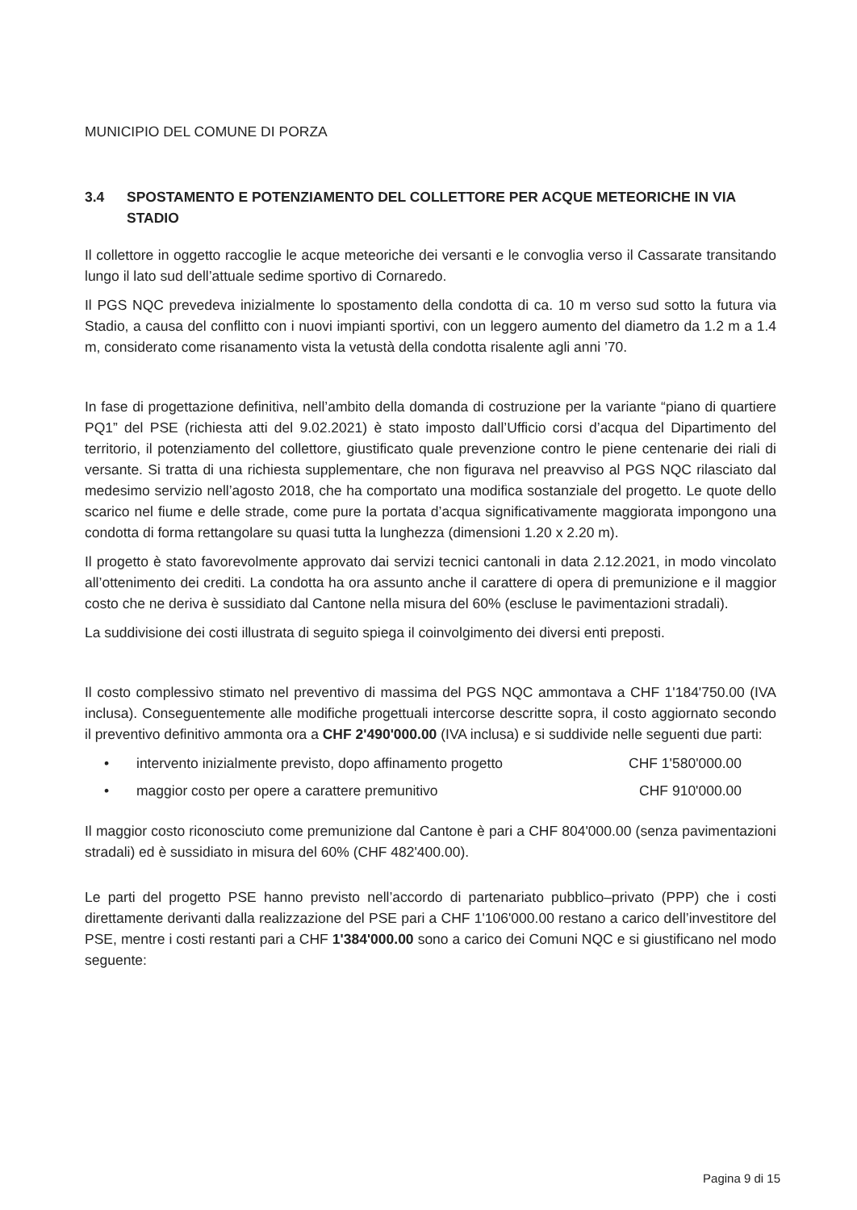MUNICIPIO DEL COMUNE DI PORZA
3.4 SPOSTAMENTO E POTENZIAMENTO DEL COLLETTORE PER ACQUE METEORICHE IN VIA STADIO
Il collettore in oggetto raccoglie le acque meteoriche dei versanti e le convoglia verso il Cassarate transitando lungo il lato sud dell’attuale sedime sportivo di Cornaredo.
Il PGS NQC prevedeva inizialmente lo spostamento della condotta di ca. 10 m verso sud sotto la futura via Stadio, a causa del conflitto con i nuovi impianti sportivi, con un leggero aumento del diametro da 1.2 m a 1.4 m, considerato come risanamento vista la vetustà della condotta risalente agli anni ’70.
In fase di progettazione definitiva, nell’ambito della domanda di costruzione per la variante “piano di quartiere PQ1” del PSE (richiesta atti del 9.02.2021) è stato imposto dall’Ufficio corsi d’acqua del Dipartimento del territorio, il potenziamento del collettore, giustificato quale prevenzione contro le piene centenarie dei riali di versante. Si tratta di una richiesta supplementare, che non figurava nel preavviso al PGS NQC rilasciato dal medesimo servizio nell’agosto 2018, che ha comportato una modifica sostanziale del progetto. Le quote dello scarico nel fiume e delle strade, come pure la portata d’acqua significativamente maggiorata impongono una condotta di forma rettangolare su quasi tutta la lunghezza (dimensioni 1.20 x 2.20 m).
Il progetto è stato favorevolmente approvato dai servizi tecnici cantonali in data 2.12.2021, in modo vincolato all’ottenimento dei crediti. La condotta ha ora assunto anche il carattere di opera di premunizione e il maggior costo che ne deriva è sussidiato dal Cantone nella misura del 60% (escluse le pavimentazioni stradali).
La suddivisione dei costi illustrata di seguito spiega il coinvolgimento dei diversi enti preposti.
Il costo complessivo stimato nel preventivo di massima del PGS NQC ammontava a CHF 1'184'750.00 (IVA inclusa). Conseguentemente alle modifiche progettuali intercorse descritte sopra, il costo aggiornato secondo il preventivo definitivo ammonta ora a CHF 2'490'000.00 (IVA inclusa) e si suddivide nelle seguenti due parti:
• intervento inizialmente previsto, dopo affinamento progetto CHF 1'580'000.00
• maggior costo per opere a carattere premunitivo CHF 910'000.00
Il maggior costo riconosciuto come premunizione dal Cantone è pari a CHF 804'000.00 (senza pavimentazioni stradali) ed è sussidiato in misura del 60% (CHF 482'400.00).
Le parti del progetto PSE hanno previsto nell’accordo di partenariato pubblico–privato (PPP) che i costi direttamente derivanti dalla realizzazione del PSE pari a CHF 1'106'000.00 restano a carico dell’investitore del PSE, mentre i costi restanti pari a CHF 1'384'000.00 sono a carico dei Comuni NQC e si giustificano nel modo seguente:
Pagina 9 di 15